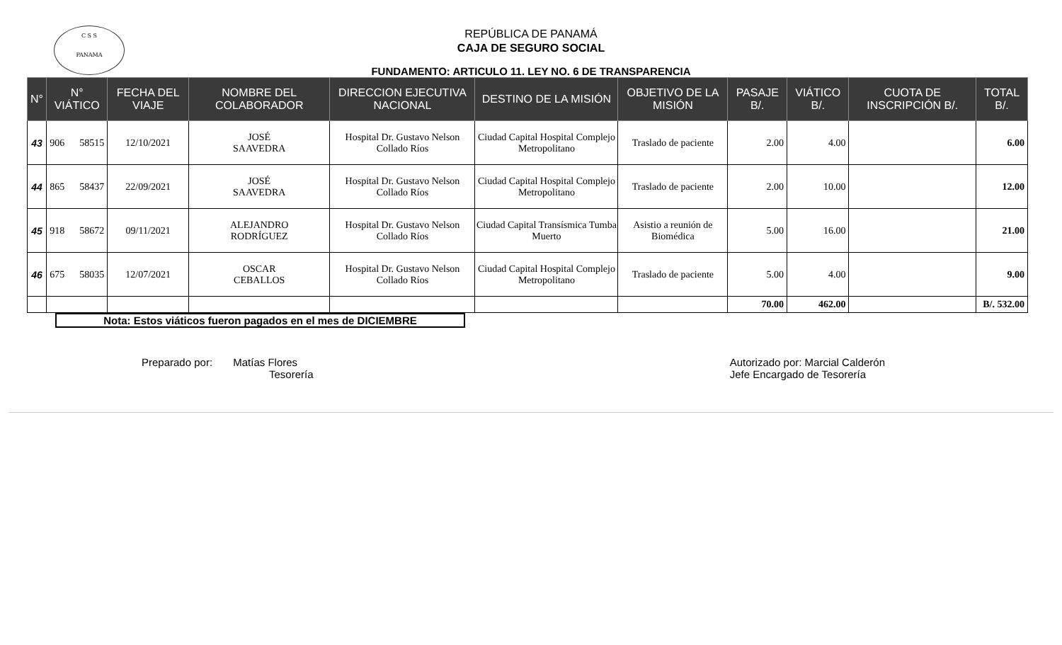C S S
PANAMA
REPÚBLICA DE PANAMÁ
CAJA DE SEGURO SOCIAL
FUNDAMENTO: ARTICULO 11. LEY NO. 6 DE TRANSPARENCIA
| N° | N° VIÁTICO | FECHA DEL VIAJE | NOMBRE DEL COLABORADOR | DIRECCION EJECUTIVA NACIONAL | DESTINO DE LA MISIÓN | OBJETIVO DE LA MISIÓN | PASAJE B/. | VIÁTICO B/. | CUOTA DE INSCRIPCIÓN B/. | TOTAL B/. |
| --- | --- | --- | --- | --- | --- | --- | --- | --- | --- | --- |
| 43 | 906 58515 | 12/10/2021 | JOSÉ SAAVEDRA | Hospital Dr. Gustavo Nelson Collado Ríos | Ciudad Capital Hospital Complejo Metropolitano | Traslado de paciente | 2.00 | 4.00 | | 6.00 |
| 44 | 865 58437 | 22/09/2021 | JOSÉ SAAVEDRA | Hospital Dr. Gustavo Nelson Collado Ríos | Ciudad Capital Hospital Complejo Metropolitano | Traslado de paciente | 2.00 | 10.00 | | 12.00 |
| 45 | 918 58672 | 09/11/2021 | ALEJANDRO RODRÍGUEZ | Hospital Dr. Gustavo Nelson Collado Ríos | Ciudad Capital Transísmica Tumba Muerto | Asistio a reunión de Biomédica | 5.00 | 16.00 | | 21.00 |
| 46 | 675 58035 | 12/07/2021 | OSCAR CEBALLOS | Hospital Dr. Gustavo Nelson Collado Ríos | Ciudad Capital Hospital Complejo Metropolitano | Traslado de paciente | 5.00 | 4.00 | | 9.00 |
| | | | | | | | 70.00 | 462.00 | | B/. 532.00 |
Nota: Estos viáticos fueron pagados en el mes de DICIEMBRE
Preparado por: Matías Flores
Tesorería
Autorizado por: Marcial Calderón
Jefe Encargado de Tesorería